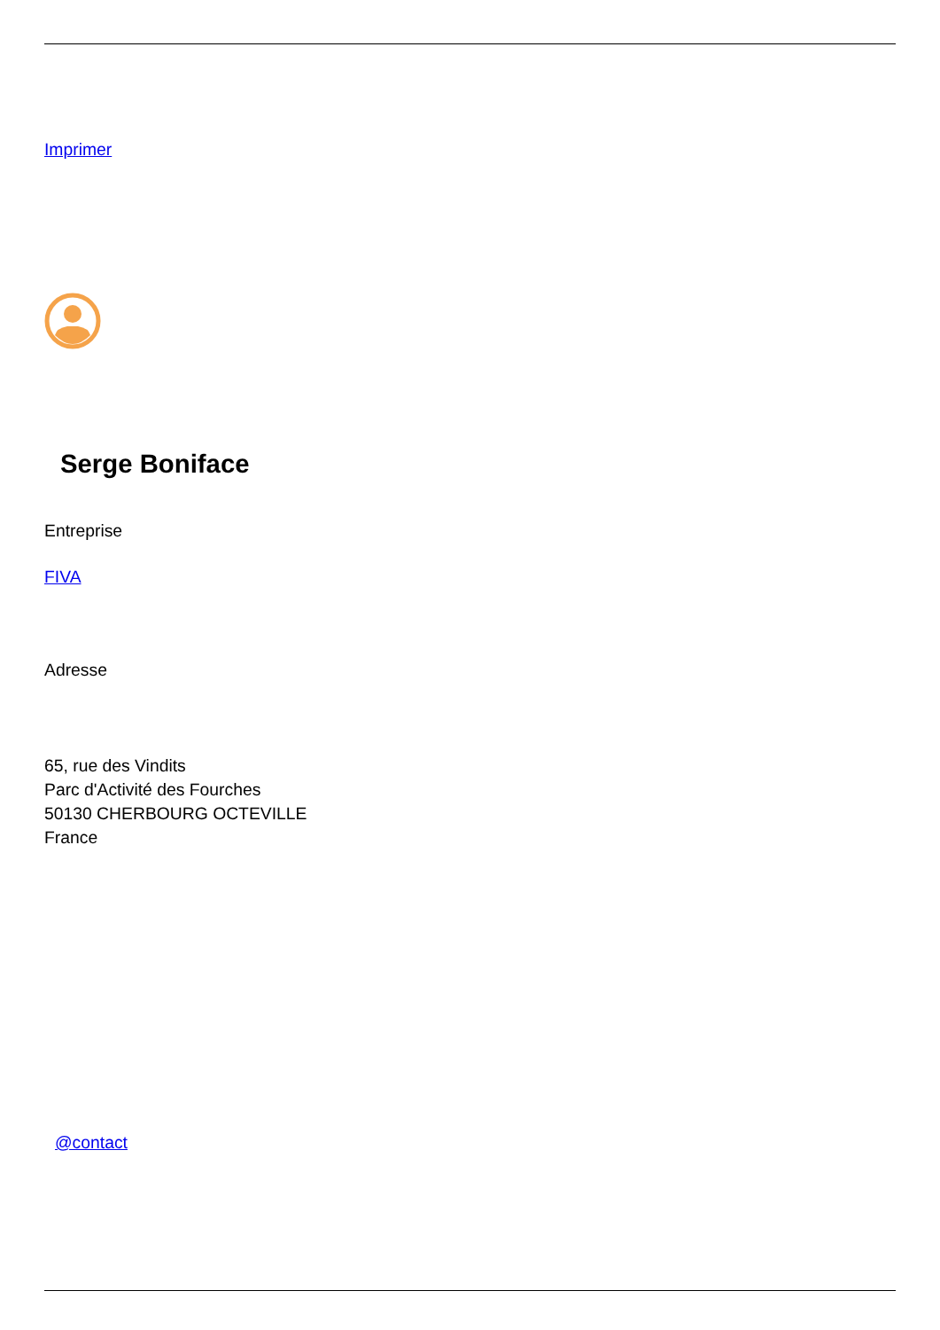Imprimer
Serge Boniface
Entreprise
FIVA
Adresse
65, rue des Vindits
Parc d'Activité des Fourches
50130 CHERBOURG OCTEVILLE
France
@contact